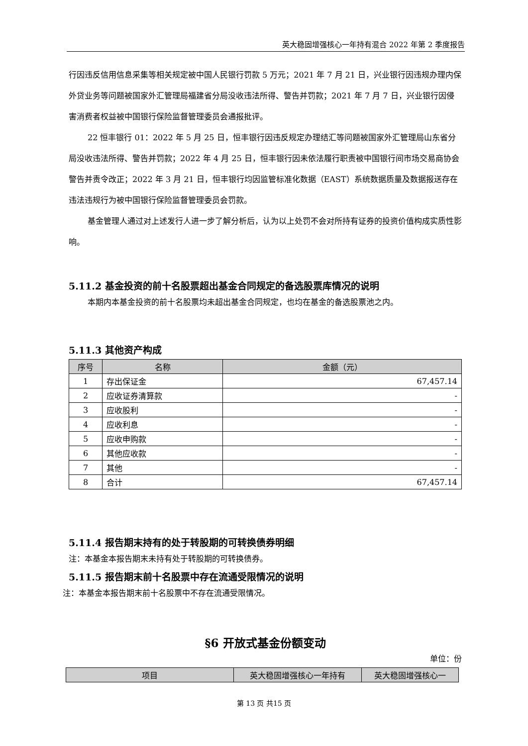英大稳固增强核心一年持有混合 2022 年第 2 季度报告
行因违反信用信息采集等相关规定被中国人民银行罚款 5 万元；2021 年 7 月 21 日，兴业银行因违规办理内保外贷业务等问题被国家外汇管理局福建省分局没收违法所得、警告并罚款；2021 年 7 月 7 日，兴业银行因侵害消费者权益被中国银行保险监督管理委员会通报批评。
22 恒丰银行 01：2022 年 5 月 25 日，恒丰银行因违反规定办理结汇等问题被国家外汇管理局山东省分局没收违法所得、警告并罚款；2022 年 4 月 25 日，恒丰银行因未依法履行职责被中国银行间市场交易商协会警告并责令改正；2022 年 3 月 21 日，恒丰银行均因监管标准化数据（EAST）系统数据质量及数据报送存在违法违规行为被中国银行保险监督管理委员会罚款。
基金管理人通过对上述发行人进一步了解分析后，认为以上处罚不会对所持有证券的投资价值构成实质性影响。
5.11.2 基金投资的前十名股票超出基金合同规定的备选股票库情况的说明
本期内本基金投资的前十名股票均未超出基金合同规定，也均在基金的备选股票池之内。
5.11.3 其他资产构成
| 序号 | 名称 | 金额（元） |
| --- | --- | --- |
| 1 | 存出保证金 | 67,457.14 |
| 2 | 应收证券清算款 | - |
| 3 | 应收股利 | - |
| 4 | 应收利息 | - |
| 5 | 应收申购款 | - |
| 6 | 其他应收款 | - |
| 7 | 其他 | - |
| 8 | 合计 | 67,457.14 |
5.11.4 报告期末持有的处于转股期的可转换债券明细
注：本基金本报告期末未持有处于转股期的可转换债券。
5.11.5 报告期末前十名股票中存在流通受限情况的说明
注：本基金本报告期末前十名股票中不存在流通受限情况。
§6 开放式基金份额变动
单位：份
| 项目 | 英大稳固增强核心一年持有 | 英大稳固增强核心一 |
| --- | --- | --- |
第 13 页 共15 页